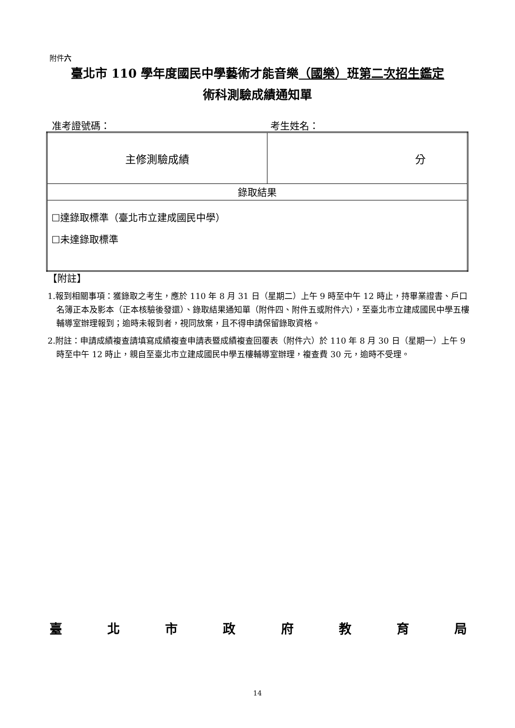附件六
臺北市 110 學年度國民中學藝術才能音樂（國樂）班第二次招生鑑定
術科測驗成績通知單
准考證號碼： 考生姓名：
| 主修測驗成績 | 分 |
| 錄取結果 | |
| ☐達錄取標準（臺北市立建成國民中學） ☐未達錄取標準 | |
【附註】
1.報到相關事項：獲錄取之考生，應於 110 年 8 月 31 日（星期二）上午 9 時至中午 12 時止，持畢業證書、戶口名簿正本及影本（正本核驗後發還）、錄取結果通知單（附件四、附件五或附件六），至臺北市立建成國民中學五樓輔導室辦理報到；逾時未報到者，視同放棄，且不得申請保留錄取資格。
2.附註：申請成績複查請填寫成績複查申請表暨成績複查回覆表（附件六）於 110 年 8 月 30 日（星期一）上午 9 時至中午 12 時止，親自至臺北市立建成國民中學五樓輔導室辦理，複查費 30 元，逾時不受理。
臺北市政府教育局
14